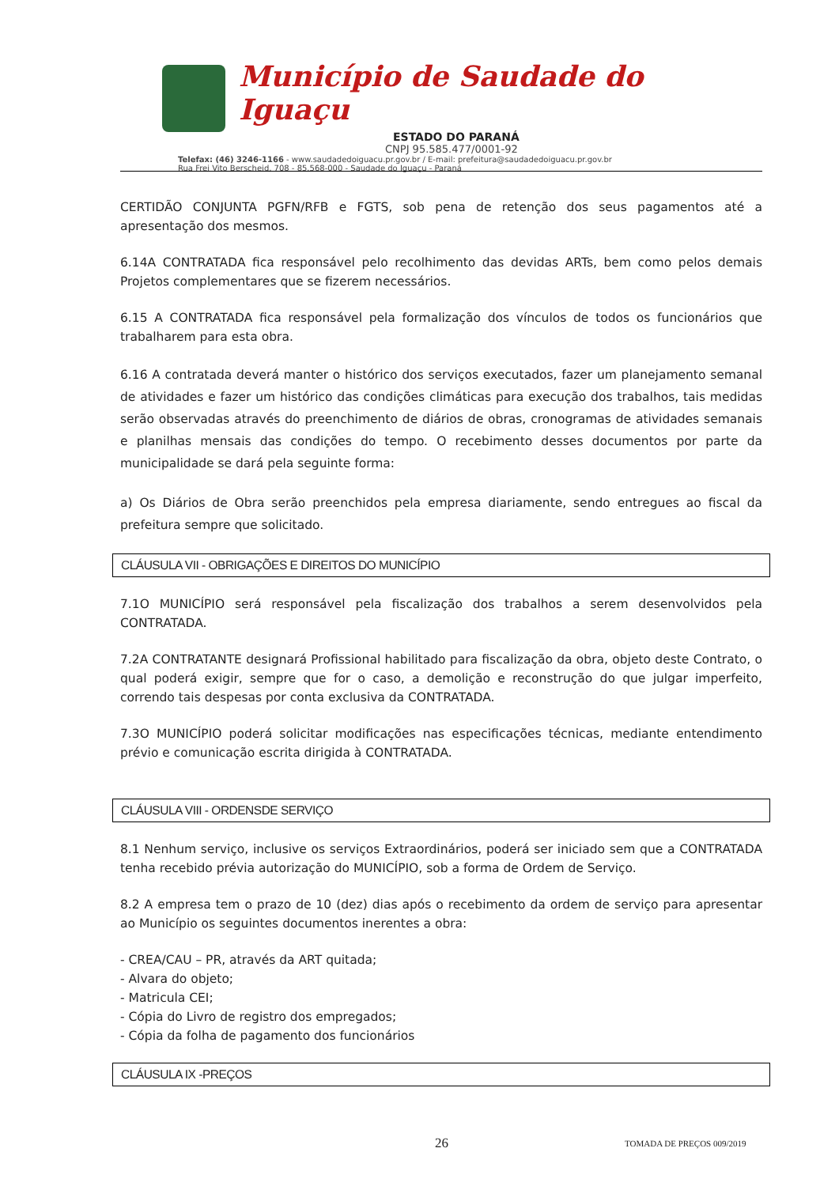Município de Saudade do Iguaçu
ESTADO DO PARANÁ
CNPJ 95.585.477/0001-92
Telefax: (46) 3246-1166 - www.saudadedoiguacu.pr.gov.br / E-mail: prefeitura@saudadedoiguacu.pr.gov.br
Rua Frei Vito Berscheid, 708 - 85.568-000 - Saudade do Iguaçu - Paraná
CERTIDÃO CONJUNTA PGFN/RFB e FGTS, sob pena de retenção dos seus pagamentos até a apresentação dos mesmos.
6.14A CONTRATADA fica responsável pelo recolhimento das devidas ARTs, bem como pelos demais Projetos complementares que se fizerem necessários.
6.15 A CONTRATADA fica responsável pela formalização dos vínculos de todos os funcionários que trabalharem para esta obra.
6.16 A contratada deverá manter o histórico dos serviços executados, fazer um planejamento semanal de atividades e fazer um histórico das condições climáticas para execução dos trabalhos, tais medidas serão observadas através do preenchimento de diários de obras, cronogramas de atividades semanais e planilhas mensais das condições do tempo. O recebimento desses documentos por parte da municipalidade se dará pela seguinte forma:
a) Os Diários de Obra serão preenchidos pela empresa diariamente, sendo entregues ao fiscal da prefeitura sempre que solicitado.
CLÁUSULA VII - OBRIGAÇÕES E DIREITOS DO MUNICÍPIO
7.1O MUNICÍPIO será responsável pela fiscalização dos trabalhos a serem desenvolvidos pela CONTRATADA.
7.2A CONTRATANTE designará Profissional habilitado para fiscalização da obra, objeto deste Contrato, o qual poderá exigir, sempre que for o caso, a demolição e reconstrução do que julgar imperfeito, correndo tais despesas por conta exclusiva da CONTRATADA.
7.3O MUNICÍPIO poderá solicitar modificações nas especificações técnicas, mediante entendimento prévio e comunicação escrita dirigida à CONTRATADA.
CLÁUSULA VIII - ORDENSDE SERVIÇO
8.1 Nenhum serviço, inclusive os serviços Extraordinários, poderá ser iniciado sem que a CONTRATADA tenha recebido prévia autorização do MUNICÍPIO, sob a forma de Ordem de Serviço.
8.2 A empresa tem o prazo de 10 (dez) dias após o recebimento da ordem de serviço para apresentar ao Município os seguintes documentos inerentes a obra:
- CREA/CAU – PR, através da ART quitada;
- Alvara do objeto;
- Matricula CEI;
- Cópia do Livro de registro dos empregados;
- Cópia da folha de pagamento dos funcionários
CLÁUSULA IX -PREÇOS
26 TOMADA DE PREÇOS 009/2019